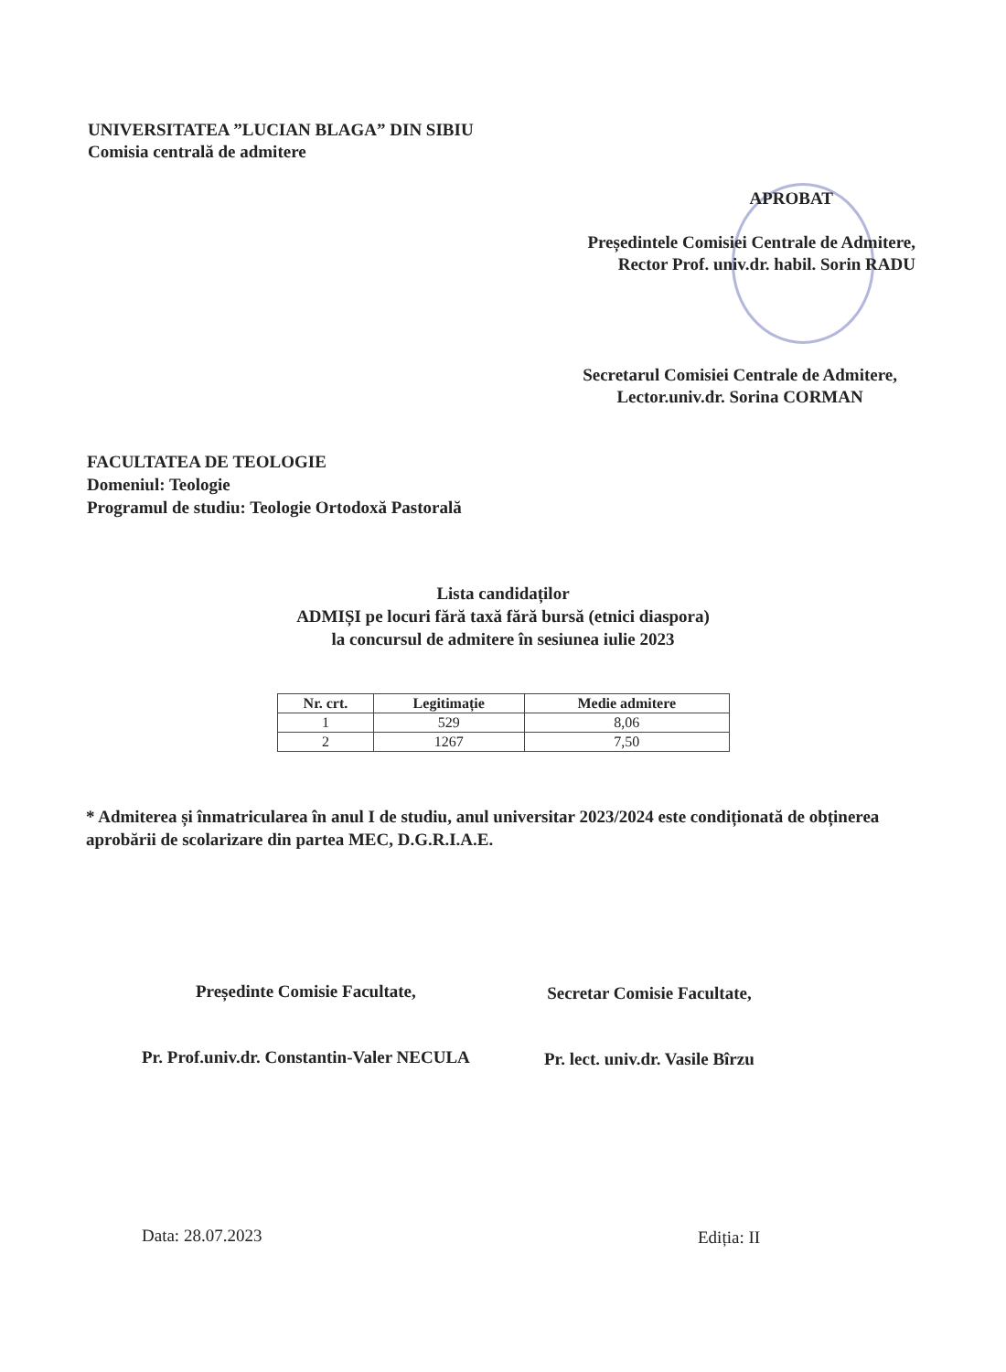UNIVERSITATEA ”LUCIAN BLAGA” DIN SIBIU
Comisia centrală de admitere
APROBAT
Președintele Comisiei Centrale de Admitere,
Rector Prof. univ.dr. habil. Sorin RADU
Secretarul Comisiei Centrale de Admitere,
Lector.univ.dr. Sorina CORMAN
FACULTATEA DE TEOLOGIE
Domeniul: Teologie
Programul de studiu: Teologie Ortodoxă Pastorală
Lista candidaților
ADMIȘI pe locuri fără taxă fără bursă (etnici diaspora)
la concursul de admitere în sesiunea iulie 2023
| Nr. crt. | Legitimație | Medie admitere |
| --- | --- | --- |
| 1 | 529 | 8,06 |
| 2 | 1267 | 7,50 |
* Admiterea și înmatricularea în anul I de studiu, anul universitar 2023/2024 este condiționată de obținerea aprobării de scolarizare din partea MEC, D.G.R.I.A.E.
Președinte Comisie Facultate,
Pr. Prof.univ.dr. Constantin-Valer NECULA
Secretar Comisie Facultate,
Pr. lect. univ.dr. Vasile Bîrzu
Data: 28.07.2023 Ediția: II